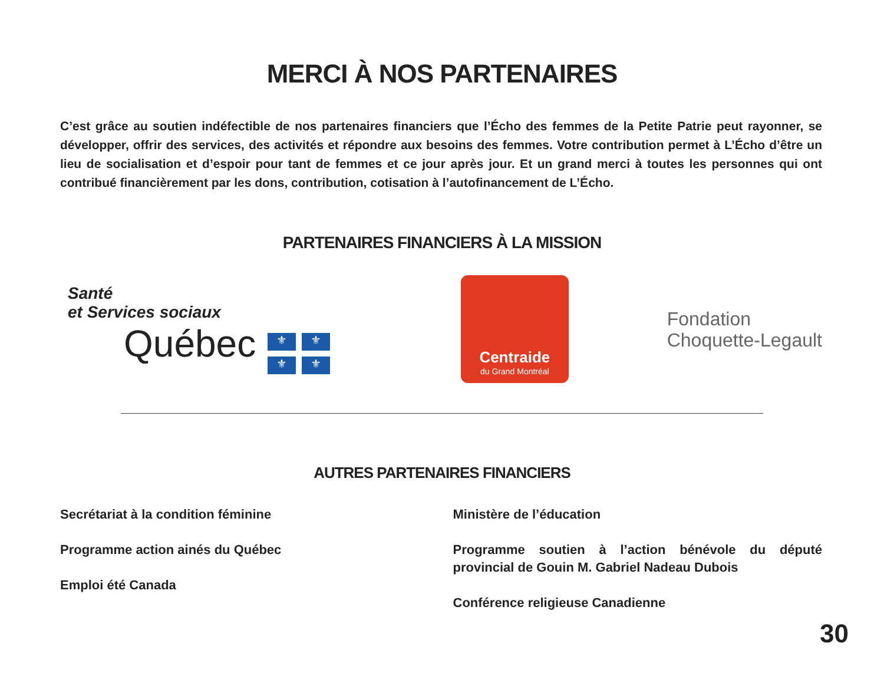MERCI À NOS PARTENAIRES
C’est grâce au soutien indéfectible de nos partenaires financiers que l’Écho des femmes de la Petite Patrie peut rayonner, se développer, offrir des services, des activités et répondre aux besoins des femmes. Votre contribution permet à L’Écho d’être un lieu de socialisation et d’espoir pour tant de femmes et ce jour après jour. Et un grand merci à toutes les personnes qui ont contribué financièrement par les dons, contribution, cotisation à l’autofinancement de L’Écho.
PARTENAIRES FINANCIERS À LA MISSION
Santé
et Services sociaux
Québec ⚜ ⚜ ⚜ ⚜
Centraide
du Grand Montréal
Fondation
Choquette-Legault
AUTRES PARTENAIRES FINANCIERS
Secrétariat à la condition féminine
Programme action ainés du Québec
Emploi été Canada
Ministère de l’éducation
Programme soutien à l’action bénévole du député provincial de Gouin M. Gabriel Nadeau Dubois
Conférence religieuse Canadienne
30